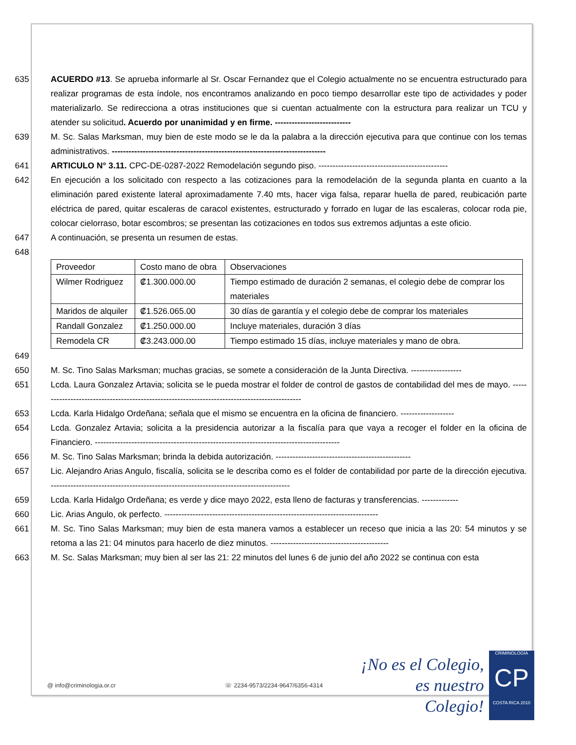635 ACUERDO #13. Se aprueba informarle al Sr. Oscar Fernandez que el Colegio actualmente no se encuentra estructurado para realizar programas de esta índole, nos encontramos analizando en poco tiempo desarrollar este tipo de actividades y poder materializarlo. Se redirecciona a otras instituciones que si cuentan actualmente con la estructura para realizar un TCU y atender su solicitud. Acuerdo por unanimidad y en firme. ---------------------------
639 M. Sc. Salas Marksman, muy bien de este modo se le da la palabra a la dirección ejecutiva para que continue con los temas administrativos. ----------------------------------------------------------------------------
641 ARTICULO N° 3.11. CPC-DE-0287-2022 Remodelación segundo piso. ----------------------------------------------
642 En ejecución a los solicitado con respecto a las cotizaciones para la remodelación de la segunda planta en cuanto a la eliminación pared existente lateral aproximadamente 7.40 mts, hacer viga falsa, reparar huella de pared, reubicación parte eléctrica de pared, quitar escaleras de caracol existentes, estructurado y forrado en lugar de las escaleras, colocar roda pie, colocar cielorraso, botar escombros; se presentan las cotizaciones en todos sus extremos adjuntas a este oficio.
647 A continuación, se presenta un resumen de estas.
648
| Proveedor | Costo mano de obra | Observaciones |
| Wilmer Rodriguez | ₡1.300.000.00 | Tiempo estimado de duración 2 semanas, el colegio debe de comprar los materiales |
| Maridos de alquiler | ₡1.526.065.00 | 30 días de garantía y el colegio debe de comprar los materiales |
| Randall Gonzalez | ₡1.250.000.00 | Incluye materiales, duración 3 días |
| Remodela CR | ₡3.243.000.00 | Tiempo estimado 15 días, incluye materiales y mano de obra. |
649
650 M. Sc. Tino Salas Marksman; muchas gracias, se somete a consideración de la Junta Directiva. ------------------
651 Lcda. Laura Gonzalez Artavia; solicita se le pueda mostrar el folder de control de gastos de contabilidad del mes de mayo. ----------------------------------------------------------------------------------------------
653 Lcda. Karla Hidalgo Ordeñana; señala que el mismo se encuentra en la oficina de financiero. -------------------
654 Lcda. Gonzalez Artavia; solicita a la presidencia autorizar a la fiscalía para que vaya a recoger el folder en la oficina de Financiero. ---------------------------------------------------------------------------------------
656 M. Sc. Tino Salas Marksman; brinda la debida autorización. ------------------------------------------------
657 Lic. Alejandro Arias Angulo, fiscalía, solicita se le describa como es el folder de contabilidad por parte de la dirección ejecutiva. -------------------------------------------------------------------------------------
659 Lcda. Karla Hidalgo Ordeñana; es verde y dice mayo 2022, esta lleno de facturas y transferencias. -------------
660 Lic. Arias Angulo, ok perfecto. ----------------------------------------------------------------------------
661 M. Sc. Tino Salas Marksman; muy bien de esta manera vamos a establecer un receso que inicia a las 20: 54 minutos y se retoma a las 21: 04 minutos para hacerlo de diez minutos. ------------------------------------------
663 M. Sc. Salas Marksman; muy bien al ser las 21: 22 minutos del lunes 6 de junio del año 2022 se continua con esta
@ info@criminologia.or.cr ☏ 2234-9573/2234-9647/6356-4314
¡No es el Colegio,
es nuestro Colegio!
CRIMINOLOGÍA
CP
COSTA RICA 2010